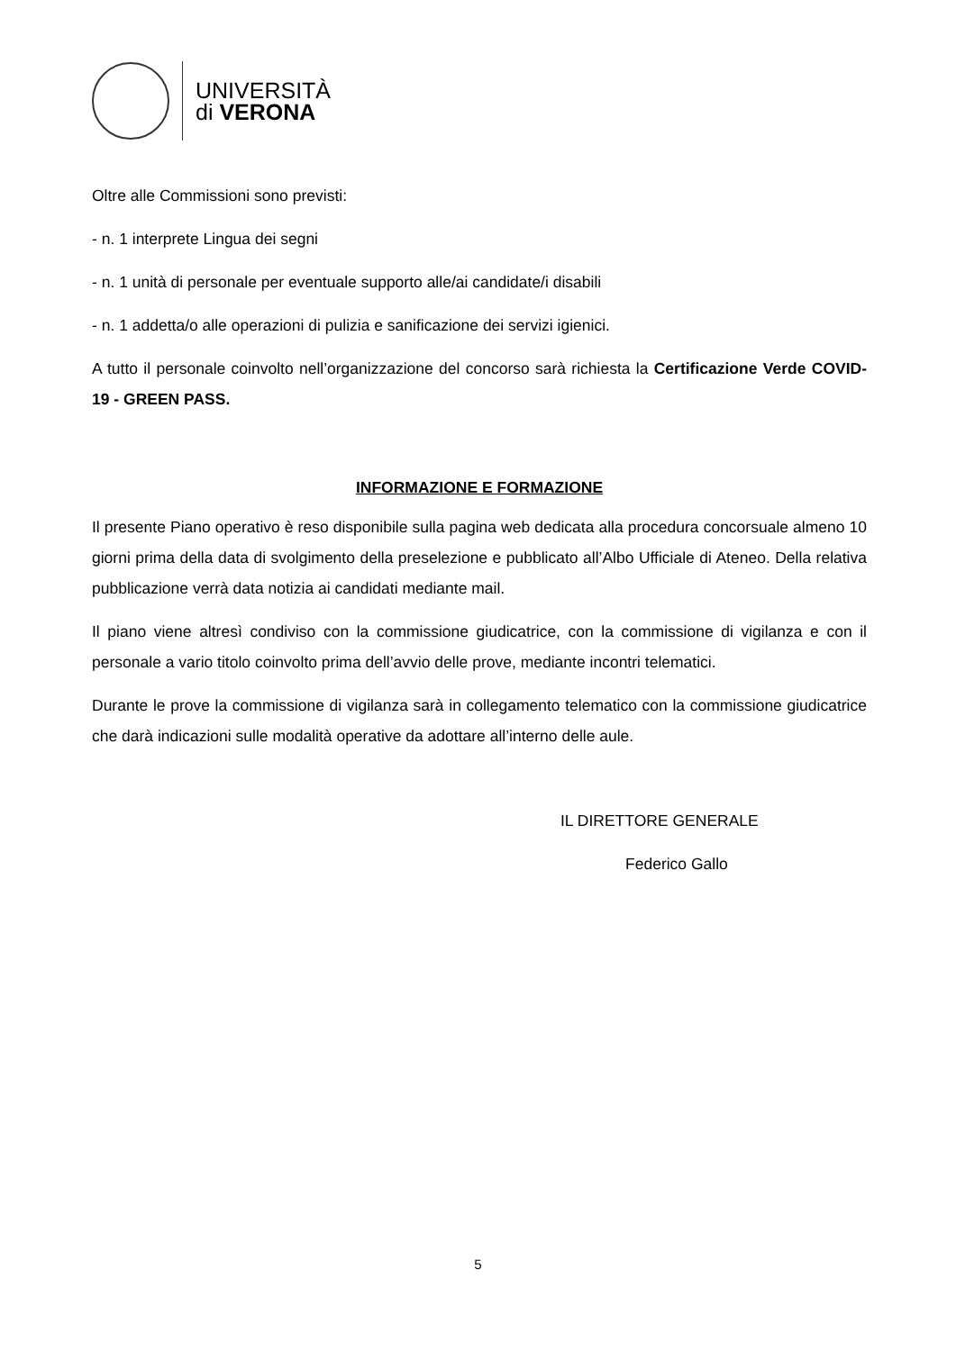UNIVERSITÀ
di VERONA
Oltre alle Commissioni sono previsti:
- n. 1 interprete Lingua dei segni
- n. 1 unità di personale per eventuale supporto alle/ai candidate/i disabili
- n. 1 addetta/o alle operazioni di pulizia e sanificazione dei servizi igienici.
A tutto il personale coinvolto nell’organizzazione del concorso sarà richiesta la Certificazione Verde COVID-19 - GREEN PASS.
INFORMAZIONE E FORMAZIONE
Il presente Piano operativo è reso disponibile sulla pagina web dedicata alla procedura concorsuale almeno 10 giorni prima della data di svolgimento della preselezione e pubblicato all’Albo Ufficiale di Ateneo. Della relativa pubblicazione verrà data notizia ai candidati mediante mail.
Il piano viene altresì condiviso con la commissione giudicatrice, con la commissione di vigilanza e con il personale a vario titolo coinvolto prima dell’avvio delle prove, mediante incontri telematici.
Durante le prove la commissione di vigilanza sarà in collegamento telematico con la commissione giudicatrice che darà indicazioni sulle modalità operative da adottare all’interno delle aule.
IL DIRETTORE GENERALE
Federico Gallo
5